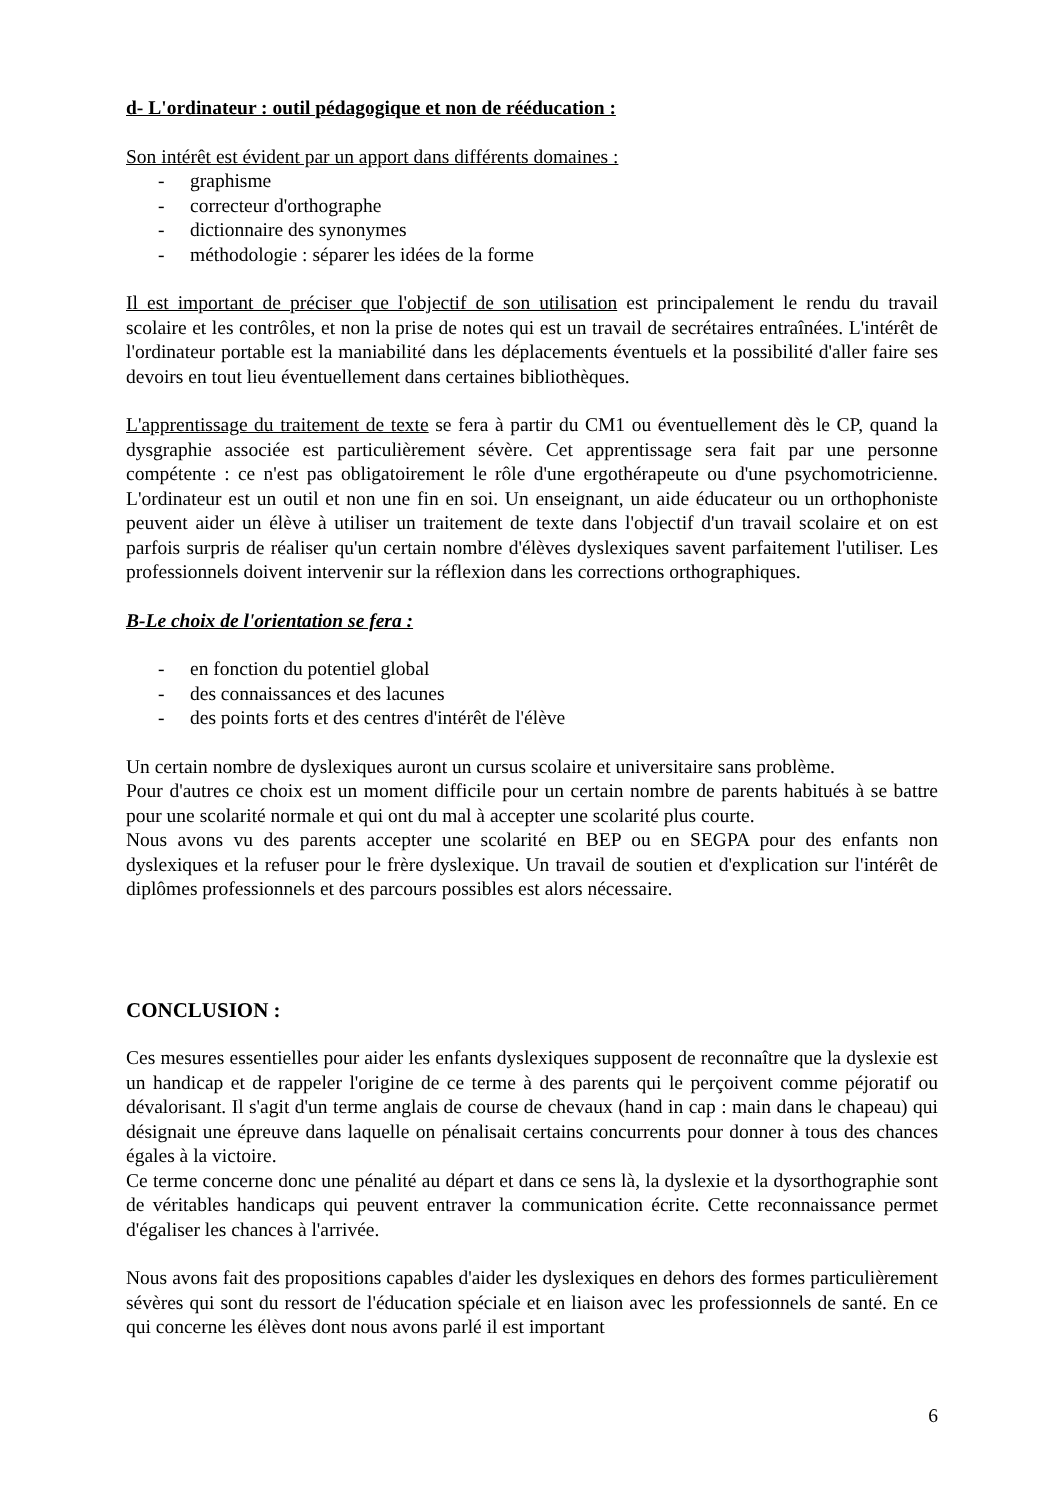d- L'ordinateur : outil pédagogique et non de rééducation :
Son intérêt est évident par un apport dans différents domaines :
- graphisme
- correcteur d'orthographe
- dictionnaire des synonymes
- méthodologie : séparer les idées de la forme
Il est important de préciser que l'objectif de son utilisation est principalement le rendu du travail scolaire et les contrôles, et non la prise de notes qui est un travail de secrétaires entraînées. L'intérêt de l'ordinateur portable est la maniabilité dans les déplacements éventuels et la possibilité d'aller faire ses devoirs en tout lieu éventuellement dans certaines bibliothèques.
L'apprentissage du traitement de texte se fera à partir du CM1 ou éventuellement dès le CP, quand la dysgraphie associée est particulièrement sévère. Cet apprentissage sera fait par une personne compétente : ce n'est pas obligatoirement le rôle d'une ergothérapeute ou d'une psychomotricienne. L'ordinateur est un outil et non une fin en soi. Un enseignant, un aide éducateur ou un orthophoniste peuvent aider un élève à utiliser un traitement de texte dans l'objectif d'un travail scolaire et on est parfois surpris de réaliser qu'un certain nombre d'élèves dyslexiques savent parfaitement l'utiliser. Les professionnels doivent intervenir sur la réflexion dans les corrections orthographiques.
B-Le choix de l'orientation se fera :
- en fonction du potentiel global
- des connaissances et des lacunes
- des points forts et des centres d'intérêt de l'élève
Un certain nombre de dyslexiques auront un cursus scolaire et universitaire sans problème.
Pour d'autres ce choix est un moment difficile pour un certain nombre de parents habitués à se battre pour une scolarité normale et qui ont du mal à accepter une scolarité plus courte.
Nous avons vu des parents accepter une scolarité en BEP ou en SEGPA pour des enfants non dyslexiques et la refuser pour le frère dyslexique. Un travail de soutien et d'explication sur l'intérêt de diplômes professionnels et des parcours possibles est alors nécessaire.
CONCLUSION :
Ces mesures essentielles pour aider les enfants dyslexiques supposent de reconnaître que la dyslexie est un handicap et de rappeler l'origine de ce terme à des parents qui le perçoivent comme péjoratif ou dévalorisant. Il s'agit d'un terme anglais de course de chevaux (hand in cap : main dans le chapeau) qui désignait une épreuve dans laquelle on pénalisait certains concurrents pour donner à tous des chances égales à la victoire.
Ce terme concerne donc une pénalité au départ et dans ce sens là, la dyslexie et la dysorthographie sont de véritables handicaps qui peuvent entraver la communication écrite. Cette reconnaissance permet d'égaliser les chances à l'arrivée.
Nous avons fait des propositions capables d'aider les dyslexiques en dehors des formes particulièrement sévères qui sont du ressort de l'éducation spéciale et en liaison avec les professionnels de santé. En ce qui concerne les élèves dont nous avons parlé il est important
6